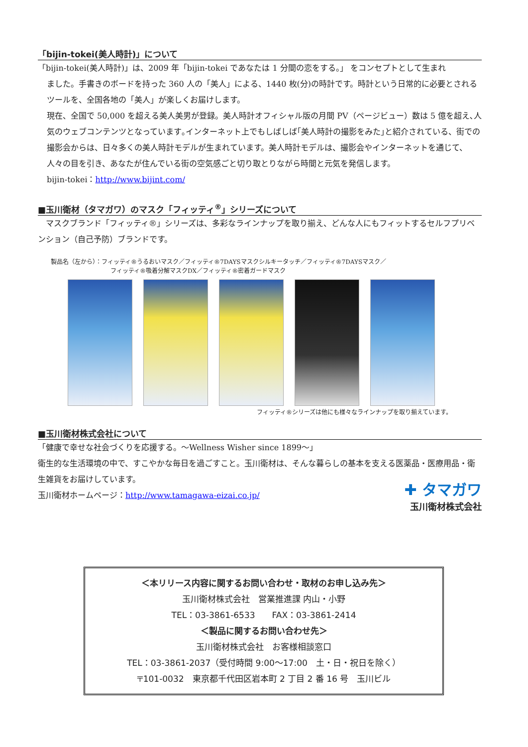「bijin-tokei(美人時計)」について
「bijin-tokei(美人時計)」は、2009 年「bijin-tokei であなたは 1 分間の恋をする。」 をコンセプトとして生まれ
ました。手書きのボードを持った 360 人の「美人」による、1440 枚(分)の時計です。時計という日常的に必要とされるツールを、全国各地の「美人」が楽しくお届けします。
現在、全国で 50,000 を超える美人美男が登録。美人時計オフィシャル版の月間 PV（ページビュー）数は 5 億を超え､人気のウェブコンテンツとなっています｡インターネット上でもしばしば｢美人時計の撮影をみた｣と紹介されている、街での撮影会からは、日々多くの美人時計モデルが生まれています。美人時計モデルは、撮影会やインターネットを通じて、人々の目を引き、あなたが住んでいる街の空気感ごと切り取とりながら時間と元気を発信します。
bijin-tokei：http://www.bijint.com/
■玉川衛材（タマガワ）のマスク「フィッティ<sup>®</sup>」シリーズについて
　マスクブランド「フィッティ®」シリーズは、多彩なラインナップを取り揃え、どんな人にもフィットするセルフプリベンション（自己予防）ブランドです。
製品名（左から）：フィッティ®うるおいマスク／フィッティ®7DAYSマスクシルキータッチ／フィッティ®7DAYSマスク／
　　　　　　　　　　フィッティ®吸着分解マスクDX／フィッティ®密着ガードマスク
フィッティ®シリーズは他にも様々なラインナップを取り揃えています。
■玉川衛材株式会社について
「健康で幸せな社会づくりを応援する。～Wellness Wisher since 1899～」
衛生的な生活環境の中で、すこやかな毎日を過ごすこと。玉川衛材は、そんな暮らしの基本を支える医薬品・医療用品・衛生雑貨をお届けしています。
✚ タマガワ
玉川衛材株式会社
玉川衛材ホームページ：http://www.tamagawa-eizai.co.jp/
＜本リリース内容に関するお問い合わせ・取材のお申し込み先＞
玉川衛材株式会社　営業推進課 内山・小野
TEL：03-3861-6533　　FAX：03-3861-2414
＜製品に関するお問い合わせ先＞
玉川衛材株式会社　お客様相談窓口
TEL：03-3861-2037（受付時間 9:00～17:00　土・日・祝日を除く）
〒101-0032　東京都千代田区岩本町 2 丁目 2 番 16 号　玉川ビル